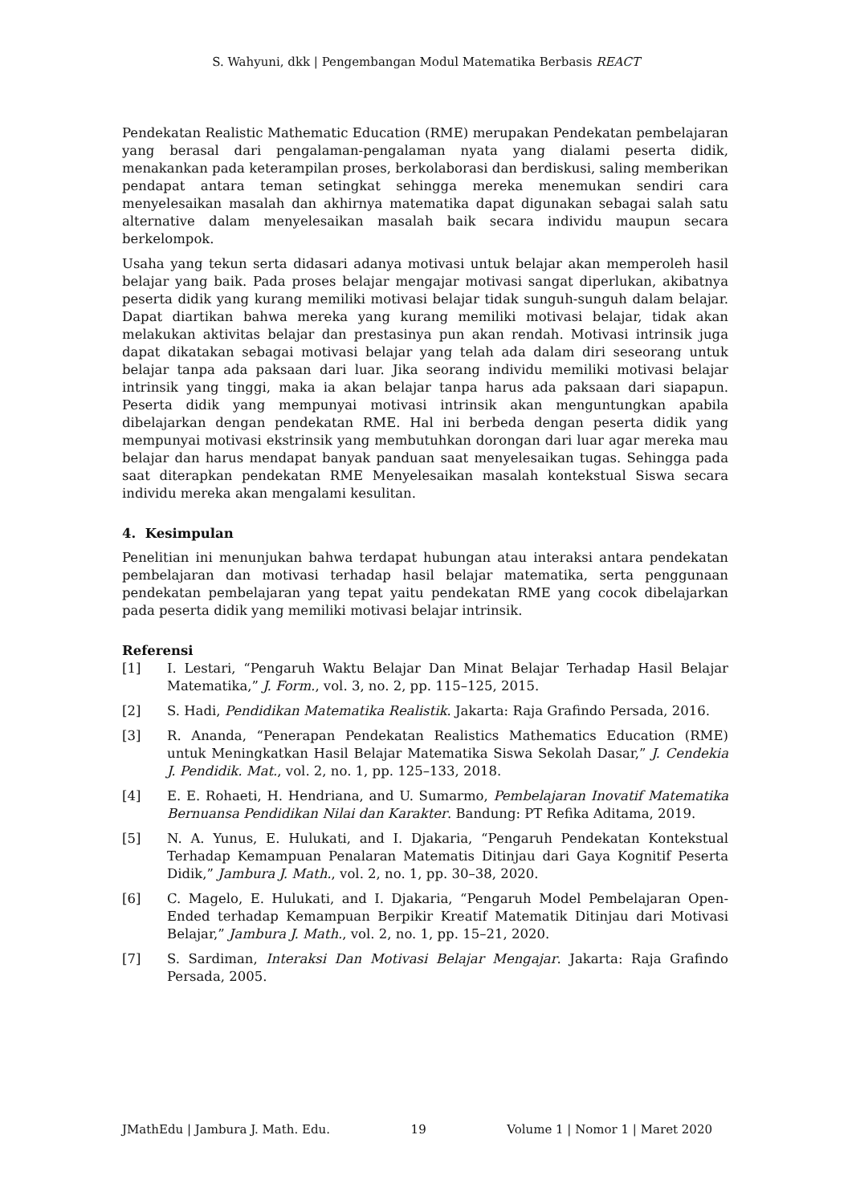S. Wahyuni, dkk | Pengembangan Modul Matematika Berbasis REACT
Pendekatan Realistic Mathematic Education (RME) merupakan Pendekatan pembelajaran yang berasal dari pengalaman-pengalaman nyata yang dialami peserta didik, menakankan pada keterampilan proses, berkolaborasi dan berdiskusi, saling memberikan pendapat antara teman setingkat sehingga mereka menemukan sendiri cara menyelesaikan masalah dan akhirnya matematika dapat digunakan sebagai salah satu alternative dalam menyelesaikan masalah baik secara individu maupun secara berkelompok.
Usaha yang tekun serta didasari adanya motivasi untuk belajar akan memperoleh hasil belajar yang baik. Pada proses belajar mengajar motivasi sangat diperlukan, akibatnya peserta didik yang kurang memiliki motivasi belajar tidak sunguh-sunguh dalam belajar. Dapat diartikan bahwa mereka yang kurang memiliki motivasi belajar, tidak akan melakukan aktivitas belajar dan prestasinya pun akan rendah. Motivasi intrinsik juga dapat dikatakan sebagai motivasi belajar yang telah ada dalam diri seseorang untuk belajar tanpa ada paksaan dari luar. Jika seorang individu memiliki motivasi belajar intrinsik yang tinggi, maka ia akan belajar tanpa harus ada paksaan dari siapapun. Peserta didik yang mempunyai motivasi intrinsik akan menguntungkan apabila dibelajarkan dengan pendekatan RME. Hal ini berbeda dengan peserta didik yang mempunyai motivasi ekstrinsik yang membutuhkan dorongan dari luar agar mereka mau belajar dan harus mendapat banyak panduan saat menyelesaikan tugas. Sehingga pada saat diterapkan pendekatan RME Menyelesaikan masalah kontekstual Siswa secara individu mereka akan mengalami kesulitan.
4. Kesimpulan
Penelitian ini menunjukan bahwa terdapat hubungan atau interaksi antara pendekatan pembelajaran dan motivasi terhadap hasil belajar matematika, serta penggunaan pendekatan pembelajaran yang tepat yaitu pendekatan RME yang cocok dibelajarkan pada peserta didik yang memiliki motivasi belajar intrinsik.
Referensi
[1] I. Lestari, “Pengaruh Waktu Belajar Dan Minat Belajar Terhadap Hasil Belajar Matematika,” J. Form., vol. 3, no. 2, pp. 115–125, 2015.
[2] S. Hadi, Pendidikan Matematika Realistik. Jakarta: Raja Grafindo Persada, 2016.
[3] R. Ananda, “Penerapan Pendekatan Realistics Mathematics Education (RME) untuk Meningkatkan Hasil Belajar Matematika Siswa Sekolah Dasar,” J. Cendekia J. Pendidik. Mat., vol. 2, no. 1, pp. 125–133, 2018.
[4] E. E. Rohaeti, H. Hendriana, and U. Sumarmo, Pembelajaran Inovatif Matematika Bernuansa Pendidikan Nilai dan Karakter. Bandung: PT Refika Aditama, 2019.
[5] N. A. Yunus, E. Hulukati, and I. Djakaria, “Pengaruh Pendekatan Kontekstual Terhadap Kemampuan Penalaran Matematis Ditinjau dari Gaya Kognitif Peserta Didik,” Jambura J. Math., vol. 2, no. 1, pp. 30–38, 2020.
[6] C. Magelo, E. Hulukati, and I. Djakaria, “Pengaruh Model Pembelajaran Open-Ended terhadap Kemampuan Berpikir Kreatif Matematik Ditinjau dari Motivasi Belajar,” Jambura J. Math., vol. 2, no. 1, pp. 15–21, 2020.
[7] S. Sardiman, Interaksi Dan Motivasi Belajar Mengajar. Jakarta: Raja Grafindo Persada, 2005.
JMathEdu | Jambura J. Math. Edu. 19 Volume 1 | Nomor 1 | Maret 2020